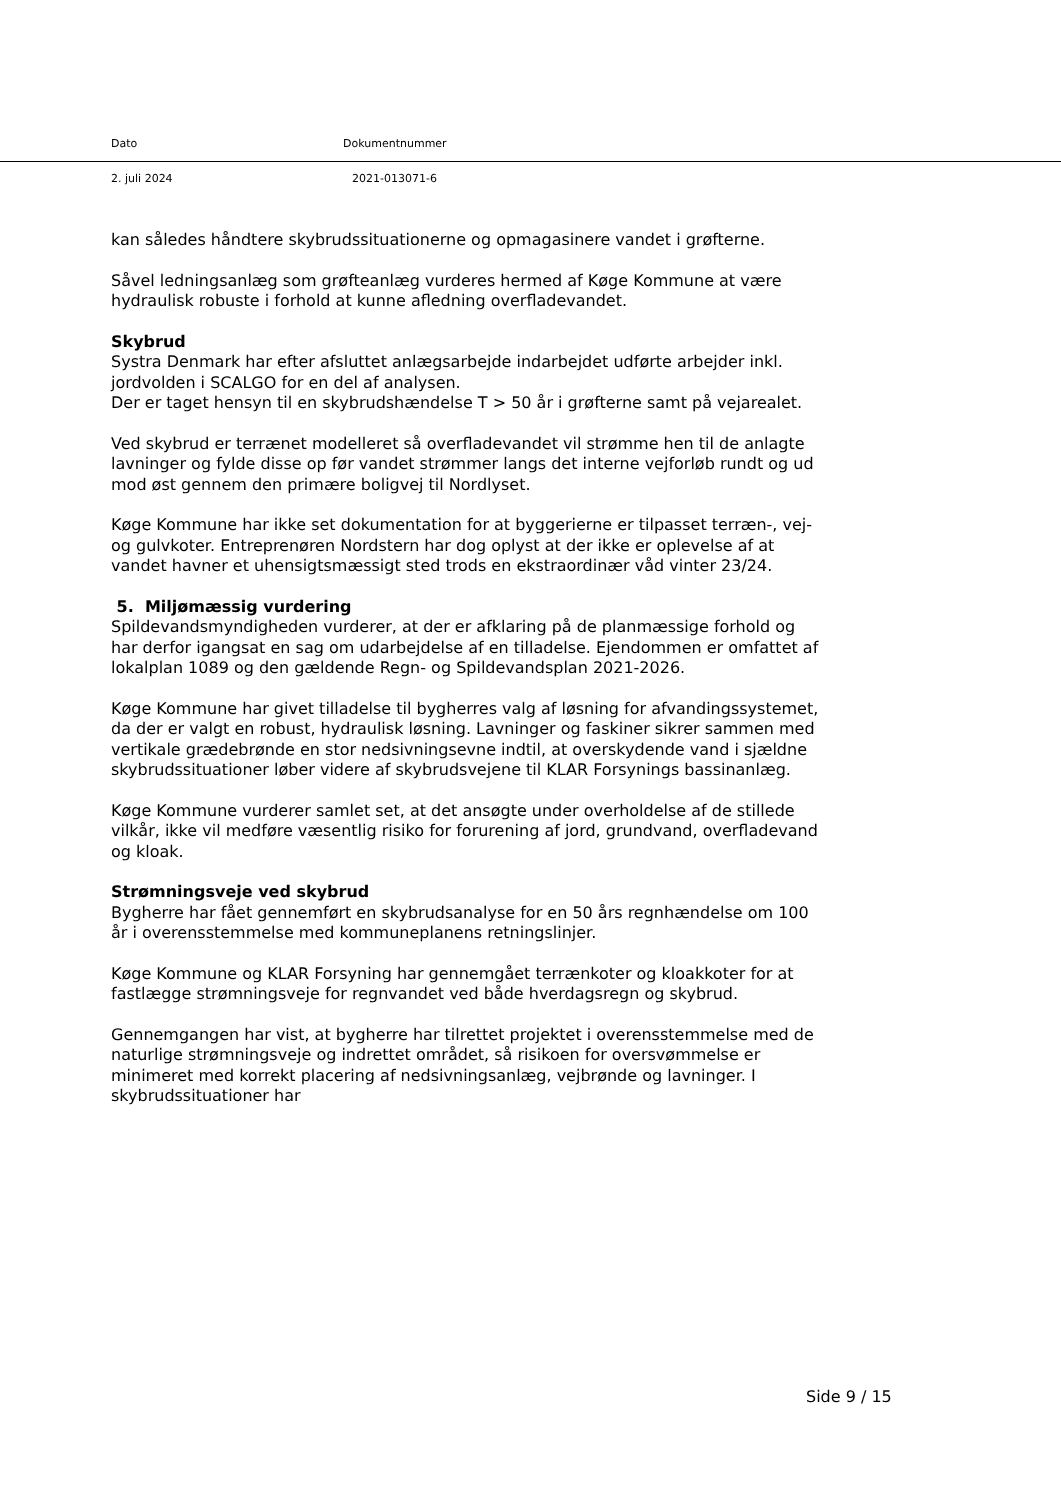Dato Dokumentnummer
2. juli 2024 2021-013071-6
kan således håndtere skybrudssituationerne og opmagasinere vandet i grøfterne.
Såvel ledningsanlæg som grøfteanlæg vurderes hermed af Køge Kommune at være hydraulisk robuste i forhold at kunne afledning overfladevandet.
Skybrud
Systra Denmark har efter afsluttet anlægsarbejde indarbejdet udførte arbejder inkl. jordvolden i SCALGO for en del af analysen.
Der er taget hensyn til en skybrudshændelse T > 50 år i grøfterne samt på vejarealet.
Ved skybrud er terrænet modelleret så overfladevandet vil strømme hen til de anlagte lavninger og fylde disse op før vandet strømmer langs det interne vejforløb rundt og ud mod øst gennem den primære boligvej til Nordlyset.
Køge Kommune har ikke set dokumentation for at byggerierne er tilpasset terræn-, vej- og gulvkoter. Entreprenøren Nordstern har dog oplyst at der ikke er oplevelse af at vandet havner et uhensigtsmæssigt sted trods en ekstraordinær våd vinter 23/24.
5. Miljømæssig vurdering
Spildevandsmyndigheden vurderer, at der er afklaring på de planmæssige forhold og har derfor igangsat en sag om udarbejdelse af en tilladelse. Ejendommen er omfattet af lokalplan 1089 og den gældende Regn- og Spildevandsplan 2021-2026.
Køge Kommune har givet tilladelse til bygherres valg af løsning for afvandingssystemet, da der er valgt en robust, hydraulisk løsning. Lavninger og faskiner sikrer sammen med vertikale grædebrønde en stor nedsivningsevne indtil, at overskydende vand i sjældne skybrudssituationer løber videre af skybrudsvejene til KLAR Forsynings bassinanlæg.
Køge Kommune vurderer samlet set, at det ansøgte under overholdelse af de stillede vilkår, ikke vil medføre væsentlig risiko for forurening af jord, grundvand, overfladevand og kloak.
Strømningsveje ved skybrud
Bygherre har fået gennemført en skybrudsanalyse for en 50 års regnhændelse om 100 år i overensstemmelse med kommuneplanens retningslinjer.
Køge Kommune og KLAR Forsyning har gennemgået terrænkoter og kloakkoter for at fastlægge strømningsveje for regnvandet ved både hverdagsregn og skybrud.
Gennemgangen har vist, at bygherre har tilrettet projektet i overensstemmelse med de naturlige strømningsveje og indrettet området, så risikoen for oversvømmelse er minimeret med korrekt placering af nedsivningsanlæg, vejbrønde og lavninger. I skybrudssituationer har
Side 9 / 15